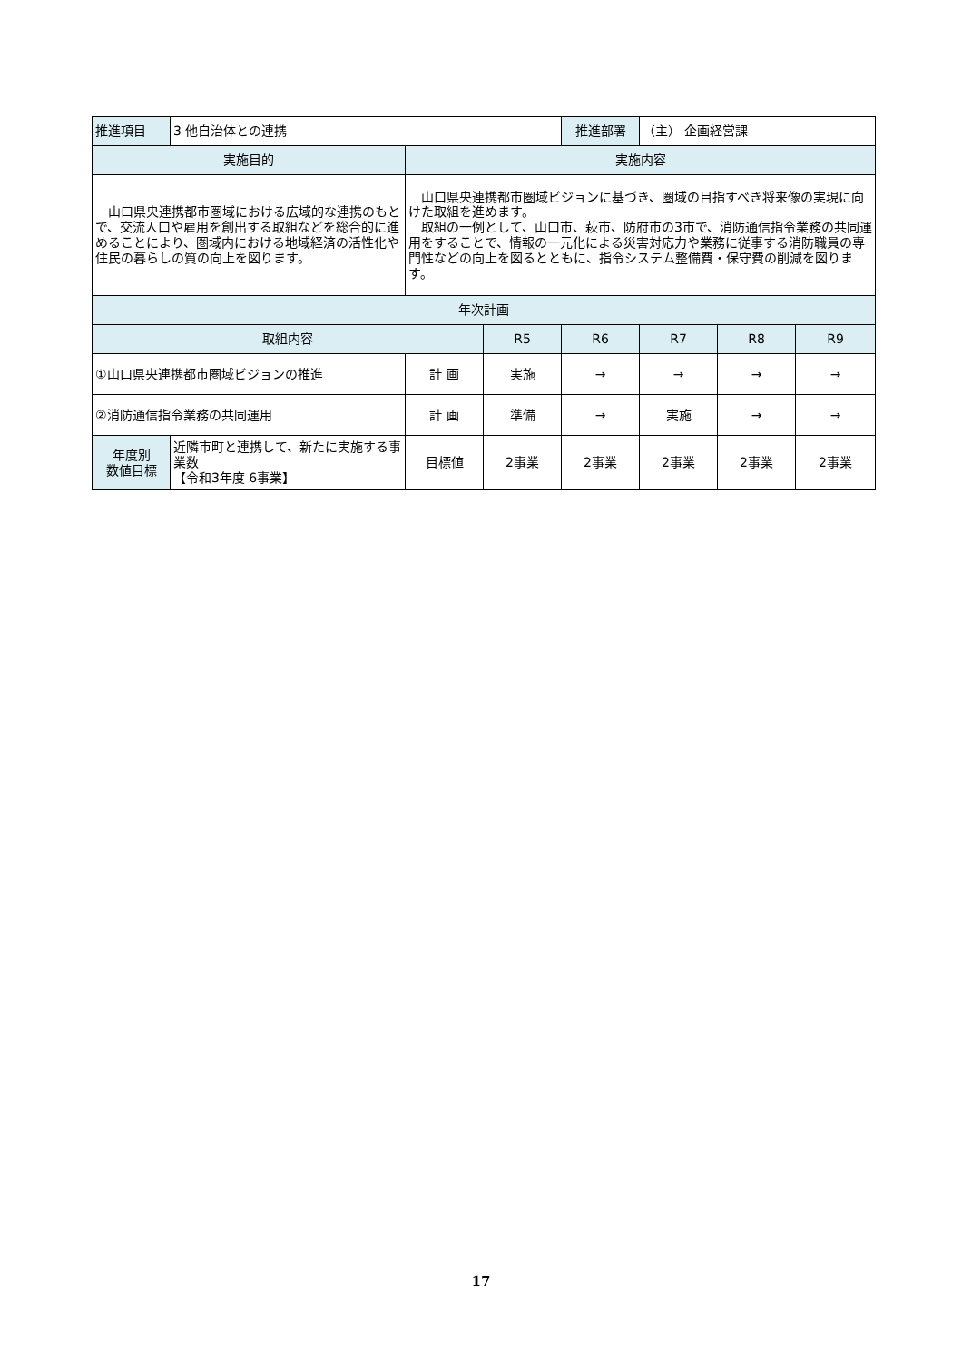| 推進項目 | 3 他自治体との連携 | | | 推進部署 | （主） 企画経営課 | | |
| 実施目的 | | 実施内容 | | | | | |
| 山口県央連携都市圏域における広域的な連携のもとで、交流人口や雇用を創出する取組などを総合的に進めることにより、圏域内における地域経済の活性化や住民の暮らしの質の向上を図ります。 | | 山口県央連携都市圏域ビジョンに基づき、圏域の目指すべき将来像の実現に向けた取組を進めます。 取組の一例として、山口市、萩市、防府市の3市で、消防通信指令業務の共同運用をすることで、情報の一元化による災害対応力や業務に従事する消防職員の専門性などの向上を図るとともに、指令システム整備費・保守費の削減を図ります。 | | | | | |
| 年次計画 | | | | | | | |
| 取組内容 | | | R5 | R6 | R7 | R8 | R9 |
| ①山口県央連携都市圏域ビジョンの推進 | | 計 画 | 実施 | → | → | → | → |
| ②消防通信指令業務の共同運用 | | 計 画 | 準備 | → | 実施 | → | → |
| 年度別 数値目標 | 近隣市町と連携して、新たに実施する事業数 【令和3年度 6事業】 | 目標値 | 2事業 | 2事業 | 2事業 | 2事業 | 2事業 |
17